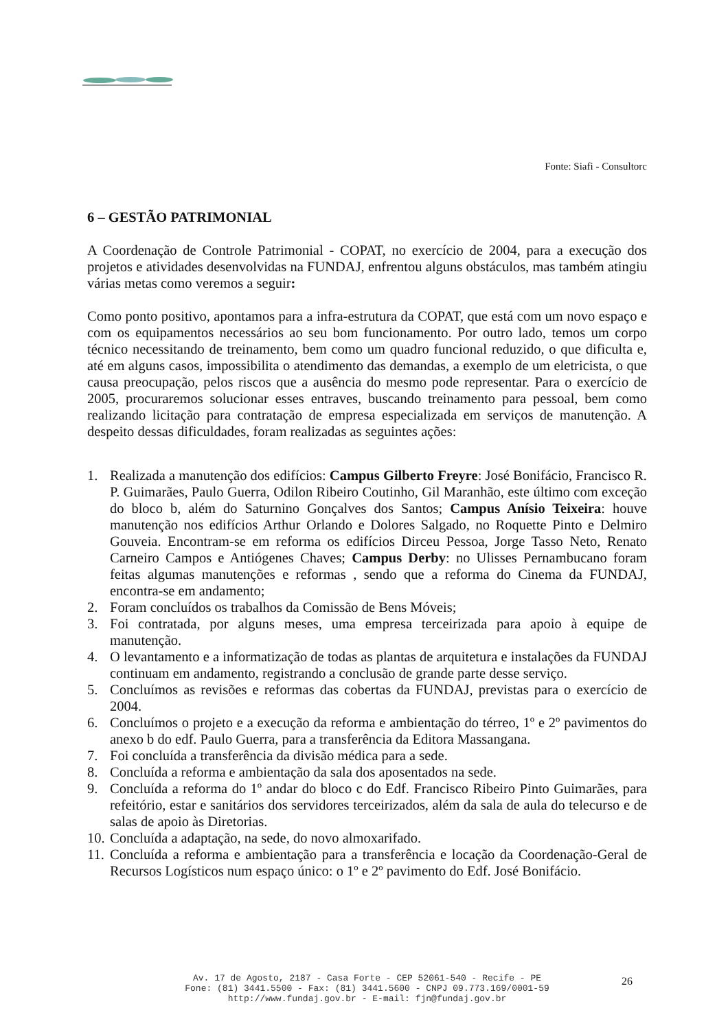Fonte: Siafi - Consultorc
6 – GESTÃO PATRIMONIAL
A Coordenação de Controle Patrimonial - COPAT, no exercício de 2004, para a execução dos projetos e atividades desenvolvidas na FUNDAJ, enfrentou alguns obstáculos, mas também atingiu várias metas como veremos a seguir:
Como ponto positivo, apontamos para a infra-estrutura da COPAT, que está com um novo espaço e com os equipamentos necessários ao seu bom funcionamento. Por outro lado, temos um corpo técnico necessitando de treinamento, bem como um quadro funcional reduzido, o que dificulta e, até em alguns casos, impossibilita o atendimento das demandas, a exemplo de um eletricista, o que causa preocupação, pelos riscos que a ausência do mesmo pode representar. Para o exercício de 2005, procuraremos solucionar esses entraves, buscando treinamento para pessoal, bem como realizando licitação para contratação de empresa especializada em serviços de manutenção. A despeito dessas dificuldades, foram realizadas as seguintes ações:
1. Realizada a manutenção dos edifícios: Campus Gilberto Freyre: José Bonifácio, Francisco R. P. Guimarães, Paulo Guerra, Odilon Ribeiro Coutinho, Gil Maranhão, este último com exceção do bloco b, além do Saturnino Gonçalves dos Santos; Campus Anísio Teixeira: houve manutenção nos edifícios Arthur Orlando e Dolores Salgado, no Roquette Pinto e Delmiro Gouveia. Encontram-se em reforma os edifícios Dirceu Pessoa, Jorge Tasso Neto, Renato Carneiro Campos e Antiógenes Chaves; Campus Derby: no Ulisses Pernambucano foram feitas algumas manutenções e reformas , sendo que a reforma do Cinema da FUNDAJ, encontra-se em andamento;
2. Foram concluídos os trabalhos da Comissão de Bens Móveis;
3. Foi contratada, por alguns meses, uma empresa terceirizada para apoio à equipe de manutenção.
4. O levantamento e a informatização de todas as plantas de arquitetura e instalações da FUNDAJ continuam em andamento, registrando a conclusão de grande parte desse serviço.
5. Concluímos as revisões e reformas das cobertas da FUNDAJ, previstas para o exercício de 2004.
6. Concluímos o projeto e a execução da reforma e ambientação do térreo, 1º e 2º pavimentos do anexo b do edf. Paulo Guerra, para a transferência da Editora Massangana.
7. Foi concluída a transferência da divisão médica para a sede.
8. Concluída a reforma e ambientação da sala dos aposentados na sede.
9. Concluída a reforma do 1º andar do bloco c do Edf. Francisco Ribeiro Pinto Guimarães, para refeitório, estar e sanitários dos servidores terceirizados, além da sala de aula do telecurso e de salas de apoio às Diretorias.
10. Concluída a adaptação, na sede, do novo almoxarifado.
11. Concluída a reforma e ambientação para a transferência e locação da Coordenação-Geral de Recursos Logísticos num espaço único: o 1º e 2º pavimento do Edf. José Bonifácio.
Av. 17 de Agosto, 2187 - Casa Forte - CEP 52061-540 - Recife - PE
Fone: (81) 3441.5500 - Fax: (81) 3441.5600 - CNPJ 09.773.169/0001-59
http://www.fundaj.gov.br - E-mail: fjn@fundaj.gov.br
26